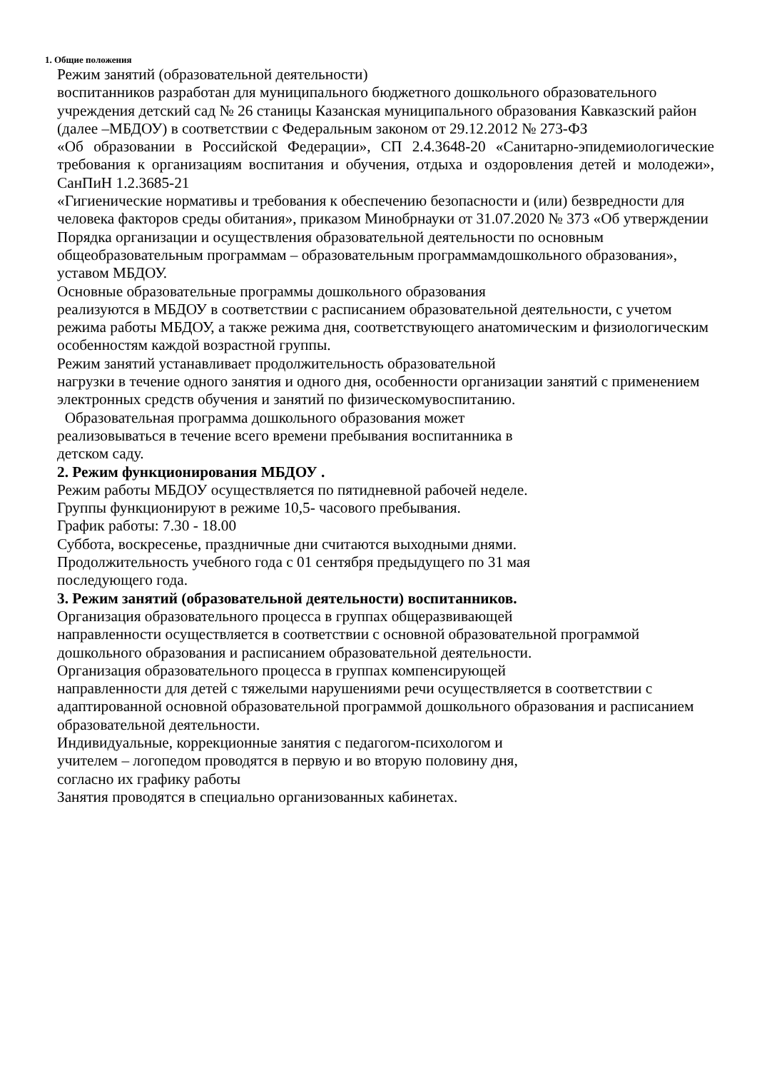1. Общие положения
Режим занятий (образовательной деятельности)
воспитанников разработан для муниципального бюджетного дошкольного образовательного учреждения детский сад № 26 станицы Казанская муниципального образования Кавказский район (далее –МБДОУ) в соответствии с Федеральным законом от 29.12.2012 № 273-ФЗ
«Об образовании в Российской Федерации», СП 2.4.3648-20 «Санитарно-эпидемиологические требования к организациям воспитания и обучения, отдыха и оздоровления детей и молодежи», СанПиН 1.2.3685-21
«Гигиенические нормативы и требования к обеспечению безопасности и (или) безвредности для человека факторов среды обитания», приказом Минобрнауки от 31.07.2020 № 373 «Об утверждении Порядка организации и осуществления образовательной деятельности по основным общеобразовательным программам – образовательным программамдошкольного образования», уставом МБДОУ.
Основные образовательные программы дошкольного образования
реализуются в МБДОУ в соответствии с расписанием образовательной деятельности, с учетом режима работы МБДОУ, а также режима дня, соответствующего анатомическим и физиологическим особенностям каждой возрастной группы.
Режим занятий устанавливает продолжительность образовательной
нагрузки в течение одного занятия и одного дня, особенности организации занятий с применением электронных средств обучения и занятий по физическомувоспитанию.
Образовательная программа дошкольного образования может
реализовываться в течение всего времени пребывания воспитанника в
детском саду.
2. Режим функционирования МБДОУ .
Режим работы МБДОУ осуществляется по пятидневной рабочей неделе.
Группы функционируют в режиме 10,5- часового пребывания.
График работы: 7.30 - 18.00
Суббота, воскресенье, праздничные дни считаются выходными днями.
Продолжительность учебного года с 01 сентября предыдущего по 31 мая
последующего года.
3. Режим занятий (образовательной деятельности) воспитанников.
Организация образовательного процесса в группах общеразвивающей
направленности осуществляется в соответствии с основной образовательной программой дошкольного образования и расписанием образовательной деятельности.
Организация образовательного процесса в группах компенсирующей
направленности для детей с тяжелыми нарушениями речи осуществляется в соответствии с адаптированной основной образовательной программой дошкольного образования и расписанием образовательной деятельности.
Индивидуальные, коррекционные занятия с педагогом-психологом и
учителем – логопедом проводятся в первую и во вторую половину дня,
согласно их графику работы
Занятия проводятся в специально организованных кабинетах.